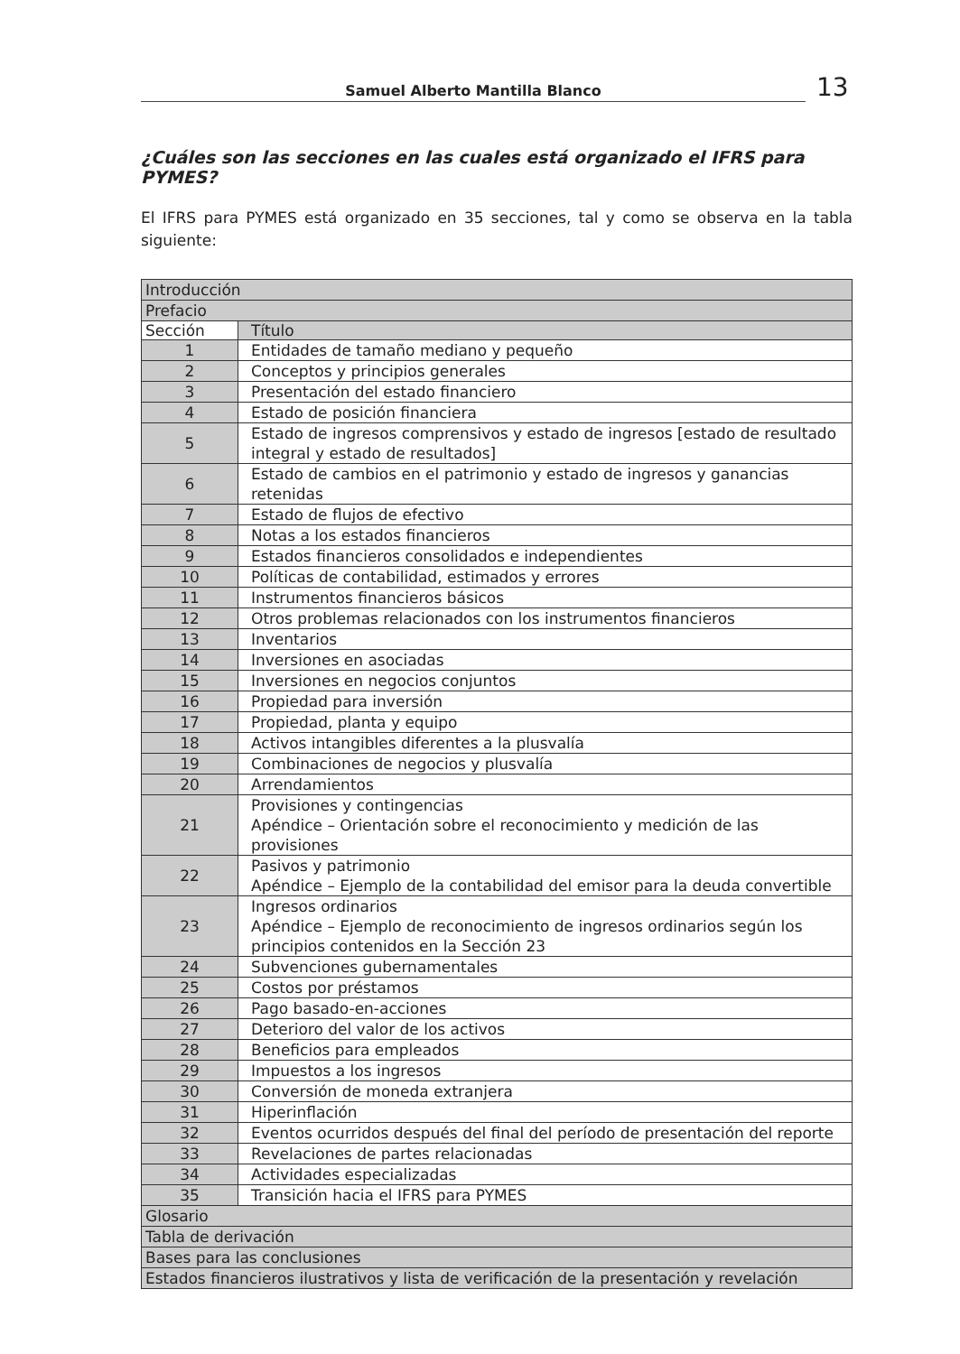Samuel Alberto Mantilla Blanco
13
¿Cuáles son las secciones en las cuales está organizado el IFRS para PYMES?
El IFRS para PYMES está organizado en 35 secciones, tal y como se observa en la tabla siguiente:
| Introducción | |
| Prefacio | |
| Sección | Título |
| 1 | Entidades de tamaño mediano y pequeño |
| 2 | Conceptos y principios generales |
| 3 | Presentación del estado financiero |
| 4 | Estado de posición financiera |
| 5 | Estado de ingresos comprensivos y estado de ingresos [estado de resultado integral y estado de resultados] |
| 6 | Estado de cambios en el patrimonio y estado de ingresos y ganancias retenidas |
| 7 | Estado de flujos de efectivo |
| 8 | Notas a los estados financieros |
| 9 | Estados financieros consolidados e independientes |
| 10 | Políticas de contabilidad, estimados y errores |
| 11 | Instrumentos financieros básicos |
| 12 | Otros problemas relacionados con los instrumentos financieros |
| 13 | Inventarios |
| 14 | Inversiones en asociadas |
| 15 | Inversiones en negocios conjuntos |
| 16 | Propiedad para inversión |
| 17 | Propiedad, planta y equipo |
| 18 | Activos intangibles diferentes a la plusvalía |
| 19 | Combinaciones de negocios y plusvalía |
| 20 | Arrendamientos |
| 21 | Provisiones y contingencias Apéndice – Orientación sobre el reconocimiento y medición de las provisiones |
| 22 | Pasivos y patrimonio Apéndice – Ejemplo de la contabilidad del emisor para la deuda convertible |
| 23 | Ingresos ordinarios Apéndice – Ejemplo de reconocimiento de ingresos ordinarios según los principios contenidos en la Sección 23 |
| 24 | Subvenciones gubernamentales |
| 25 | Costos por préstamos |
| 26 | Pago basado-en-acciones |
| 27 | Deterioro del valor de los activos |
| 28 | Beneficios para empleados |
| 29 | Impuestos a los ingresos |
| 30 | Conversión de moneda extranjera |
| 31 | Hiperinflación |
| 32 | Eventos ocurridos después del final del período de presentación del reporte |
| 33 | Revelaciones de partes relacionadas |
| 34 | Actividades especializadas |
| 35 | Transición hacia el IFRS para PYMES |
| Glosario | |
| Tabla de derivación | |
| Bases para las conclusiones | |
| Estados financieros ilustrativos y lista de verificación de la presentación y revelación | |